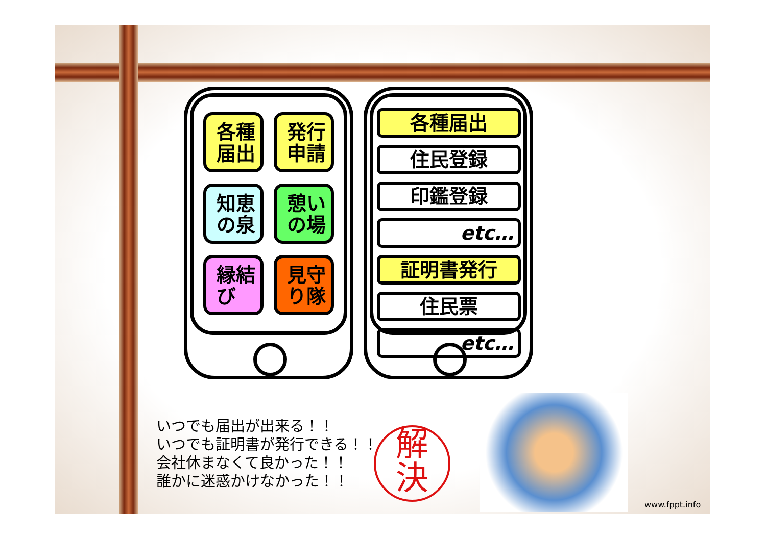各種
届出
発行
申請
知恵
の泉
憩い
の場
縁結
び
見守
り隊
各種届出
住民登録
印鑑登録
etc…
証明書発行
住民票
etc…
いつでも届出が出来る！！
いつでも証明書が発行できる！！
会社休まなくて良かった！！
誰かに迷惑かけなかった！！
解
決
www.fppt.info